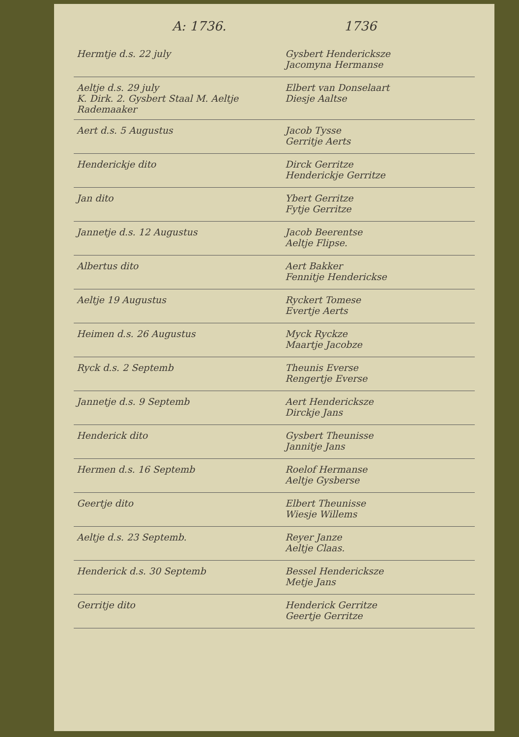A: 1736. 1736
| Hermtje d.s. 22 july | Gysbert Hendericksze Jacomyna Hermanse |
| Aeltje d.s. 29 july K. Dirk. 2. Gysbert Staal M. Aeltje Rademaaker | Elbert van Donselaart Diesje Aaltse |
| Aert d.s. 5 Augustus | Jacob Tysse Gerritje Aerts |
| Henderickje dito | Dirck Gerritze Henderickje Gerritze |
| Jan dito | Ybert Gerritze Fytje Gerritze |
| Jannetje d.s. 12 Augustus | Jacob Beerentse Aeltje Flipse. |
| Albertus dito | Aert Bakker Fennitje Henderickse |
| Aeltje 19 Augustus | Ryckert Tomese Evertje Aerts |
| Heimen d.s. 26 Augustus | Myck Ryckze Maartje Jacobze |
| Ryck d.s. 2 Septemb | Theunis Everse Rengertje Everse |
| Jannetje d.s. 9 Septemb | Aert Hendericksze Dirckje Jans |
| Henderick dito | Gysbert Theunisse Jannitje Jans |
| Hermen d.s. 16 Septemb | Roelof Hermanse Aeltje Gysberse |
| Geertje dito | Elbert Theunisse Wiesje Willems |
| Aeltje d.s. 23 Septemb. | Reyer Janze Aeltje Claas. |
| Henderick d.s. 30 Septemb | Bessel Hendericksze Metje Jans |
| Gerritje dito | Henderick Gerritze Geertje Gerritze |